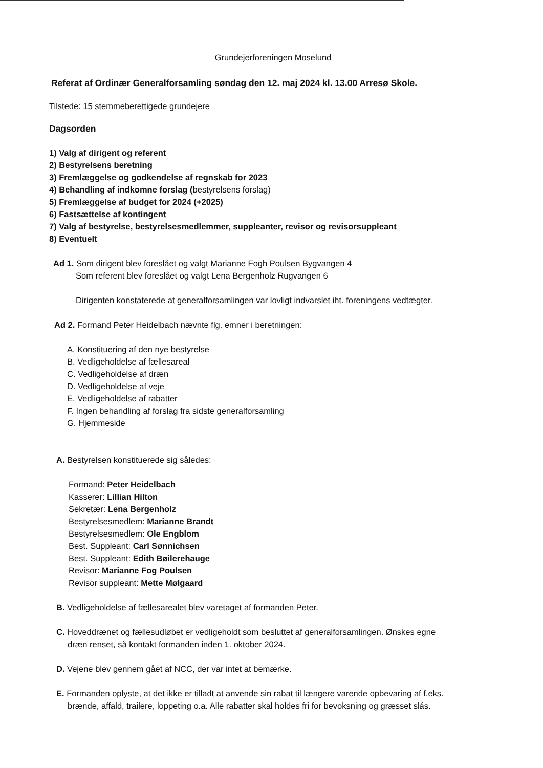Grundejerforeningen Moselund
Referat af Ordinær Generalforsamling søndag den 12. maj 2024 kl. 13.00 Arresø Skole.
Tilstede: 15 stemmeberettigede grundejere
Dagsorden
1) Valg af dirigent og referent
2) Bestyrelsens beretning
3) Fremlæggelse og godkendelse af regnskab for 2023
4) Behandling af indkomne forslag (bestyrelsens forslag)
5) Fremlæggelse af budget for 2024 (+2025)
6) Fastsættelse af kontingent
7) Valg af bestyrelse, bestyrelsesmedlemmer, suppleanter, revisor og revisorsuppleant
8) Eventuelt
Ad 1. Som dirigent blev foreslået og valgt Marianne Fogh Poulsen Bygvangen 4
Som referent blev foreslået og valgt Lena Bergenholz Rugvangen 6
Dirigenten konstaterede at generalforsamlingen var lovligt indvarslet iht. foreningens vedtægter.
Ad 2. Formand Peter Heidelbach nævnte flg. emner i beretningen:
A. Konstituering af den nye bestyrelse
B. Vedligeholdelse af fællesareal
C. Vedligeholdelse af dræn
D. Vedligeholdelse af veje
E. Vedligeholdelse af rabatter
F. Ingen behandling af forslag fra sidste generalforsamling
G. Hjemmeside
A. Bestyrelsen konstituerede sig således:
Formand: Peter Heidelbach
Kasserer: Lillian Hilton
Sekretær: Lena Bergenholz
Bestyrelsesmedlem: Marianne Brandt
Bestyrelsesmedlem: Ole Engblom
Best. Suppleant: Carl Sønnichsen
Best. Suppleant: Edith Bøilerehauge
Revisor: Marianne Fog Poulsen
Revisor suppleant: Mette Mølgaard
B. Vedligeholdelse af fællesarealet blev varetaget af formanden Peter.
C. Hoveddrænet og fællesudløbet er vedligeholdt som besluttet af generalforsamlingen. Ønskes egne
dræn renset, så kontakt formanden inden 1. oktober 2024.
D. Vejene blev gennem gået af NCC, der var intet at bemærke.
E. Formanden oplyste, at det ikke er tilladt at anvende sin rabat til længere varende opbevaring af f.eks.
brænde, affald, trailere, loppeting o.a. Alle rabatter skal holdes fri for bevoksning og græsset slås.